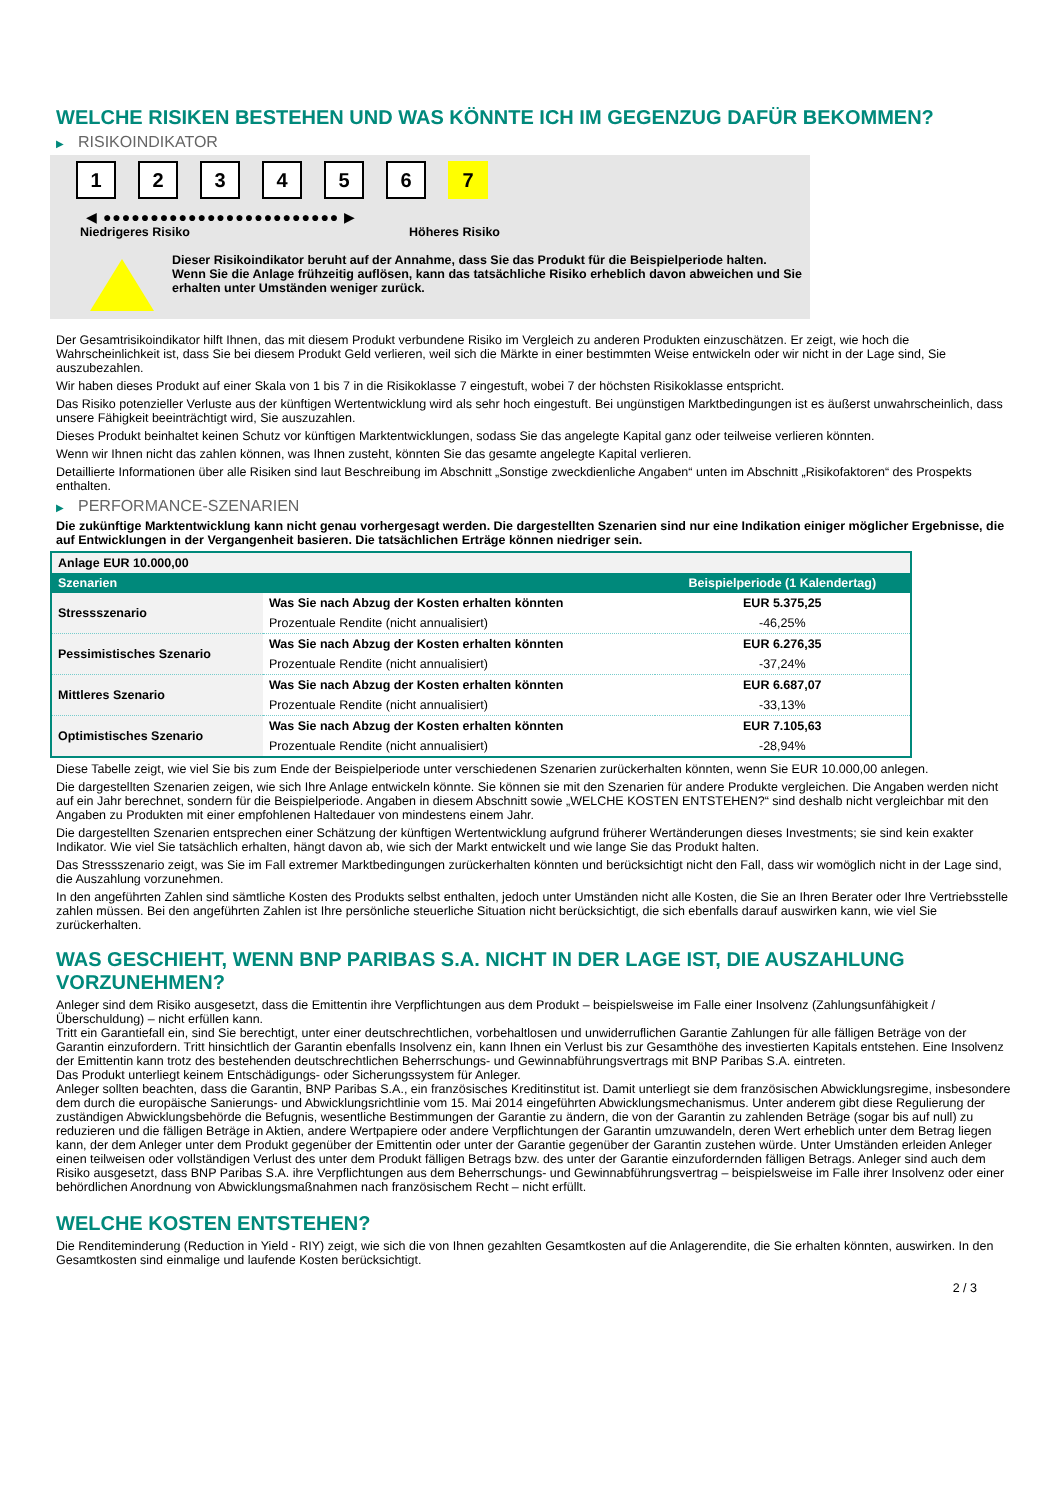WELCHE RISIKEN BESTEHEN UND WAS KÖNNTE ICH IM GEGENZUG DAFÜR BEKOMMEN?
▶ RISIKOINDIKATOR
1 2 3 4 5 6 7
◀ ●●●●●●●●●●●●●●●●●●●●●●●●● ▶
Niedrigeres Risiko Höheres Risiko
Dieser Risikoindikator beruht auf der Annahme, dass Sie das Produkt für die Beispielperiode halten.
Wenn Sie die Anlage frühzeitig auflösen, kann das tatsächliche Risiko erheblich davon abweichen und Sie erhalten unter Umständen weniger zurück.
Der Gesamtrisikoindikator hilft Ihnen, das mit diesem Produkt verbundene Risiko im Vergleich zu anderen Produkten einzuschätzen. Er zeigt, wie hoch die Wahrscheinlichkeit ist, dass Sie bei diesem Produkt Geld verlieren, weil sich die Märkte in einer bestimmten Weise entwickeln oder wir nicht in der Lage sind, Sie auszubezahlen.
Wir haben dieses Produkt auf einer Skala von 1 bis 7 in die Risikoklasse 7 eingestuft, wobei 7 der höchsten Risikoklasse entspricht.
Das Risiko potenzieller Verluste aus der künftigen Wertentwicklung wird als sehr hoch eingestuft. Bei ungünstigen Marktbedingungen ist es äußerst unwahrscheinlich, dass unsere Fähigkeit beeinträchtigt wird, Sie auszuzahlen.
Dieses Produkt beinhaltet keinen Schutz vor künftigen Marktentwicklungen, sodass Sie das angelegte Kapital ganz oder teilweise verlieren könnten.
Wenn wir Ihnen nicht das zahlen können, was Ihnen zusteht, könnten Sie das gesamte angelegte Kapital verlieren.
Detaillierte Informationen über alle Risiken sind laut Beschreibung im Abschnitt „Sonstige zweckdienliche Angaben“ unten im Abschnitt „Risikofaktoren“ des Prospekts enthalten.
▶ PERFORMANCE-SZENARIEN
Die zukünftige Marktentwicklung kann nicht genau vorhergesagt werden. Die dargestellten Szenarien sind nur eine Indikation einiger möglicher Ergebnisse, die auf Entwicklungen in der Vergangenheit basieren. Die tatsächlichen Erträge können niedriger sein.
| Anlage EUR 10.000,00 | | |
| --- | --- | --- |
| Szenarien | | Beispielperiode (1 Kalendertag) |
| Stressszenario | Was Sie nach Abzug der Kosten erhalten könnten | EUR 5.375,25 |
| | Prozentuale Rendite (nicht annualisiert) | -46,25% |
| Pessimistisches Szenario | Was Sie nach Abzug der Kosten erhalten könnten | EUR 6.276,35 |
| | Prozentuale Rendite (nicht annualisiert) | -37,24% |
| Mittleres Szenario | Was Sie nach Abzug der Kosten erhalten könnten | EUR 6.687,07 |
| | Prozentuale Rendite (nicht annualisiert) | -33,13% |
| Optimistisches Szenario | Was Sie nach Abzug der Kosten erhalten könnten | EUR 7.105,63 |
| | Prozentuale Rendite (nicht annualisiert) | -28,94% |
Diese Tabelle zeigt, wie viel Sie bis zum Ende der Beispielperiode unter verschiedenen Szenarien zurückerhalten könnten, wenn Sie EUR 10.000,00 anlegen.
Die dargestellten Szenarien zeigen, wie sich Ihre Anlage entwickeln könnte. Sie können sie mit den Szenarien für andere Produkte vergleichen. Die Angaben werden nicht auf ein Jahr berechnet, sondern für die Beispielperiode. Angaben in diesem Abschnitt sowie „WELCHE KOSTEN ENTSTEHEN?“ sind deshalb nicht vergleichbar mit den Angaben zu Produkten mit einer empfohlenen Haltedauer von mindestens einem Jahr.
Die dargestellten Szenarien entsprechen einer Schätzung der künftigen Wertentwicklung aufgrund früherer Wertänderungen dieses Investments; sie sind kein exakter Indikator. Wie viel Sie tatsächlich erhalten, hängt davon ab, wie sich der Markt entwickelt und wie lange Sie das Produkt halten.
Das Stressszenario zeigt, was Sie im Fall extremer Marktbedingungen zurückerhalten könnten und berücksichtigt nicht den Fall, dass wir womöglich nicht in der Lage sind, die Auszahlung vorzunehmen.
In den angeführten Zahlen sind sämtliche Kosten des Produkts selbst enthalten, jedoch unter Umständen nicht alle Kosten, die Sie an Ihren Berater oder Ihre Vertriebsstelle zahlen müssen. Bei den angeführten Zahlen ist Ihre persönliche steuerliche Situation nicht berücksichtigt, die sich ebenfalls darauf auswirken kann, wie viel Sie zurückerhalten.
WAS GESCHIEHT, WENN BNP PARIBAS S.A. NICHT IN DER LAGE IST, DIE AUSZAHLUNG VORZUNEHMEN?
Anleger sind dem Risiko ausgesetzt, dass die Emittentin ihre Verpflichtungen aus dem Produkt – beispielsweise im Falle einer Insolvenz (Zahlungsunfähigkeit / Überschuldung) – nicht erfüllen kann.
Tritt ein Garantiefall ein, sind Sie berechtigt, unter einer deutschrechtlichen, vorbehaltlosen und unwiderruflichen Garantie Zahlungen für alle fälligen Beträge von der Garantin einzufordern. Tritt hinsichtlich der Garantin ebenfalls Insolvenz ein, kann Ihnen ein Verlust bis zur Gesamthöhe des investierten Kapitals entstehen. Eine Insolvenz der Emittentin kann trotz des bestehenden deutschrechtlichen Beherrschungs- und Gewinnabführungsvertrags mit BNP Paribas S.A. eintreten.
Das Produkt unterliegt keinem Entschädigungs- oder Sicherungssystem für Anleger.
Anleger sollten beachten, dass die Garantin, BNP Paribas S.A., ein französisches Kreditinstitut ist. Damit unterliegt sie dem französischen Abwicklungsregime, insbesondere dem durch die europäische Sanierungs- und Abwicklungsrichtlinie vom 15. Mai 2014 eingeführten Abwicklungsmechanismus. Unter anderem gibt diese Regulierung der zuständigen Abwicklungsbehörde die Befugnis, wesentliche Bestimmungen der Garantie zu ändern, die von der Garantin zu zahlenden Beträge (sogar bis auf null) zu reduzieren und die fälligen Beträge in Aktien, andere Wertpapiere oder andere Verpflichtungen der Garantin umzuwandeln, deren Wert erheblich unter dem Betrag liegen kann, der dem Anleger unter dem Produkt gegenüber der Emittentin oder unter der Garantie gegenüber der Garantin zustehen würde. Unter Umständen erleiden Anleger einen teilweisen oder vollständigen Verlust des unter dem Produkt fälligen Betrags bzw. des unter der Garantie einzufordernden fälligen Betrags. Anleger sind auch dem Risiko ausgesetzt, dass BNP Paribas S.A. ihre Verpflichtungen aus dem Beherrschungs- und Gewinnabführungsvertrag – beispielsweise im Falle ihrer Insolvenz oder einer behördlichen Anordnung von Abwicklungsmaßnahmen nach französischem Recht – nicht erfüllt.
WELCHE KOSTEN ENTSTEHEN?
Die Renditeminderung (Reduction in Yield - RIY) zeigt, wie sich die von Ihnen gezahlten Gesamtkosten auf die Anlagerendite, die Sie erhalten könnten, auswirken. In den Gesamtkosten sind einmalige und laufende Kosten berücksichtigt.
2 / 3